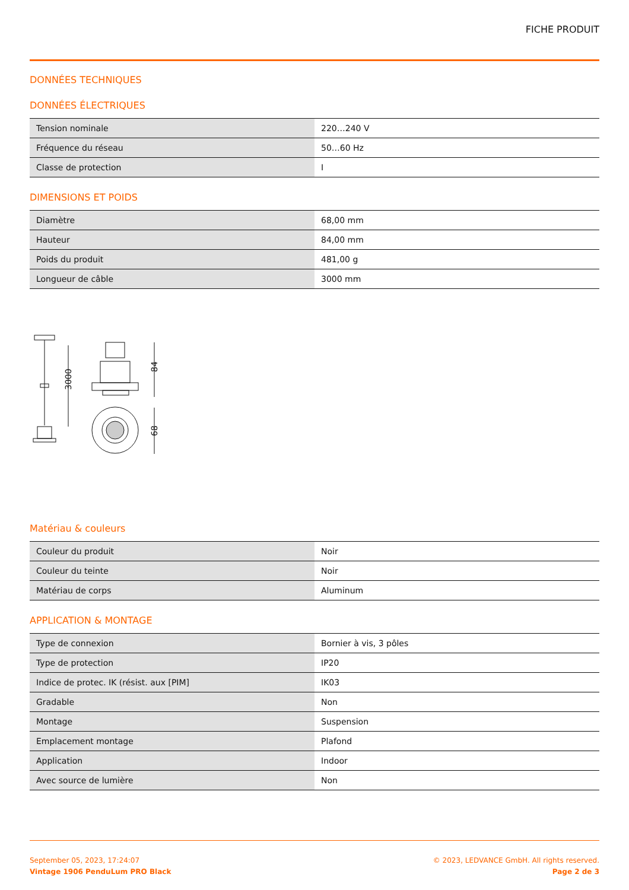FICHE PRODUIT
DONNÉES TECHNIQUES
DONNÉES ÉLECTRIQUES
| Tension nominale | 220…240 V |
| Fréquence du réseau | 50…60 Hz |
| Classe de protection | I |
DIMENSIONS ET POIDS
| Diamètre | 68,00 mm |
| Hauteur | 84,00 mm |
| Poids du produit | 481,00 g |
| Longueur de câble | 3000 mm |
3000
84
68
Matériau & couleurs
| Couleur du produit | Noir |
| Couleur du teinte | Noir |
| Matériau de corps | Aluminum |
APPLICATION & MONTAGE
| Type de connexion | Bornier à vis, 3 pôles |
| Type de protection | IP20 |
| Indice de protec. IK (résist. aux [PIM] | IK03 |
| Gradable | Non |
| Montage | Suspension |
| Emplacement montage | Plafond |
| Application | Indoor |
| Avec source de lumière | Non |
September 05, 2023, 17:24:07
Vintage 1906 PenduLum PRO Black
© 2023, LEDVANCE GmbH. All rights reserved.
Page 2 de 3